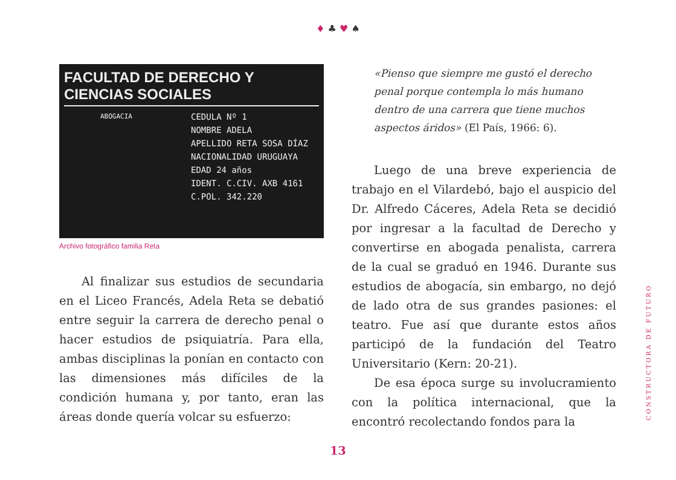♦ ♣ ♥ ♠
FACULTAD DE DERECHO Y CIENCIAS SOCIALES
CEDULA Nº 1
NOMBRE ADELA
APELLIDO RETA SOSA DÍAZ
NACIONALIDAD URUGUAYA
EDAD 24 años
IDENT. C.CIV. AXB 4161
C.POL. 342.220
ABOGACIA
Archivo fotográfico familia Reta
Al finalizar sus estudios de secundaria en el Liceo Francés, Adela Reta se debatió entre seguir la carrera de derecho penal o hacer estudios de psiquiatría. Para ella, ambas disciplinas la ponían en contacto con las dimensiones más difíciles de la condición humana y, por tanto, eran las áreas donde quería volcar su esfuerzo:
«Pienso que siempre me gustó el derecho penal porque contempla lo más humano dentro de una carrera que tiene muchos aspectos áridos» (El País, 1966: 6).
Luego de una breve experiencia de trabajo en el Vilardebó, bajo el auspicio del Dr. Alfredo Cáceres, Adela Reta se decidió por ingresar a la facultad de Derecho y convertirse en abogada penalista, carrera de la cual se graduó en 1946. Durante sus estudios de abogacía, sin embargo, no dejó de lado otra de sus grandes pasiones: el teatro. Fue así que durante estos años participó de la fundación del Teatro Universitario (Kern: 20-21).
De esa época surge su involucramiento con la política internacional, que la encontró recolectando fondos para la
13
CONSTRUCTORA DE FUTURO